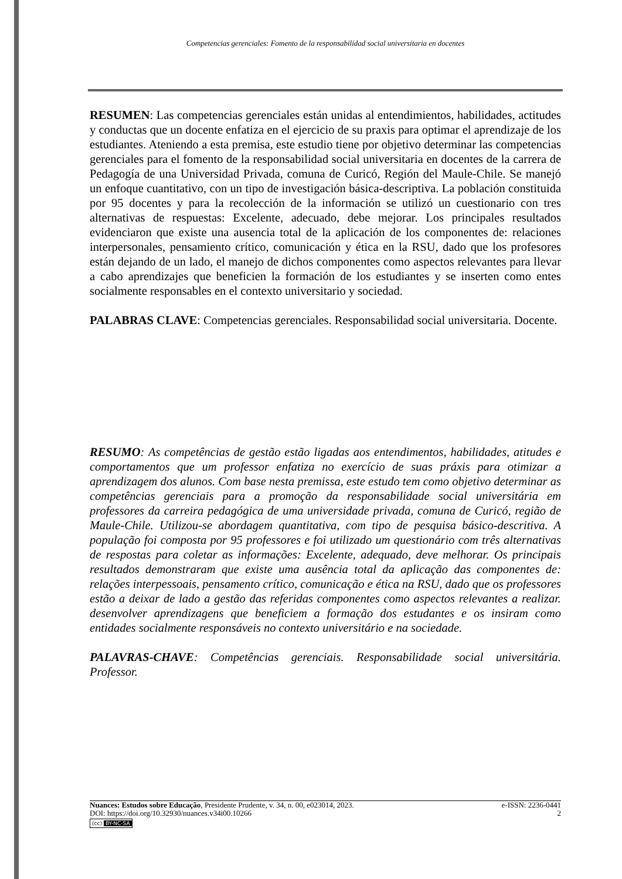Competencias gerenciales: Fomento de la responsabilidad social universitaria en docentes
RESUMEN: Las competencias gerenciales están unidas al entendimientos, habilidades, actitudes y conductas que un docente enfatiza en el ejercicio de su praxis para optimar el aprendizaje de los estudiantes. Ateniendo a esta premisa, este estudio tiene por objetivo determinar las competencias gerenciales para el fomento de la responsabilidad social universitaria en docentes de la carrera de Pedagogía de una Universidad Privada, comuna de Curicó, Región del Maule-Chile. Se manejó un enfoque cuantitativo, con un tipo de investigación básica-descriptiva. La población constituida por 95 docentes y para la recolección de la información se utilizó un cuestionario con tres alternativas de respuestas: Excelente, adecuado, debe mejorar. Los principales resultados evidenciaron que existe una ausencia total de la aplicación de los componentes de: relaciones interpersonales, pensamiento crítico, comunicación y ética en la RSU, dado que los profesores están dejando de un lado, el manejo de dichos componentes como aspectos relevantes para llevar a cabo aprendizajes que beneficien la formación de los estudiantes y se inserten como entes socialmente responsables en el contexto universitario y sociedad.
PALABRAS CLAVE: Competencias gerenciales. Responsabilidad social universitaria. Docente.
RESUMO: As competências de gestão estão ligadas aos entendimentos, habilidades, atitudes e comportamentos que um professor enfatiza no exercício de suas práxis para otimizar a aprendizagem dos alunos. Com base nesta premissa, este estudo tem como objetivo determinar as competências gerenciais para a promoção da responsabilidade social universitária em professores da carreira pedagógica de uma universidade privada, comuna de Curicó, região de Maule-Chile. Utilizou-se abordagem quantitativa, com tipo de pesquisa básico-descritiva. A população foi composta por 95 professores e foi utilizado um questionário com três alternativas de respostas para coletar as informações: Excelente, adequado, deve melhorar. Os principais resultados demonstraram que existe uma ausência total da aplicação das componentes de: relações interpessoais, pensamento crítico, comunicação e ética na RSU, dado que os professores estão a deixar de lado a gestão das referidas componentes como aspectos relevantes a realizar. desenvolver aprendizagens que beneficiem a formação dos estudantes e os insiram como entidades socialmente responsáveis no contexto universitário e na sociedade.
PALAVRAS-CHAVE: Competências gerenciais. Responsabilidade social universitária. Professor.
Nuances: Estudos sobre Educação, Presidente Prudente, v. 34, n. 00, e023014, 2023. e-ISSN: 2236-0441
DOI: https://doi.org/10.32930/nuances.v34i00.10266 2
(cc) BY-NC-SA